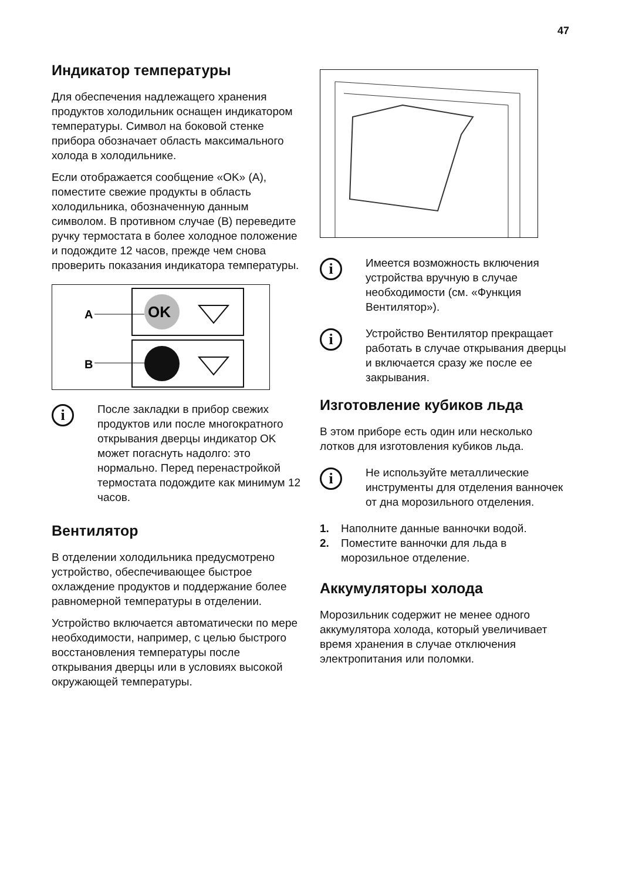47
Индикатор температуры
Для обеспечения надлежащего хранения продуктов холодильник оснащен индикатором температуры. Символ на боковой стенке прибора обозначает область максимального холода в холодильнике.
Если отображается сообщение «OK» (A), поместите свежие продукты в область холодильника, обозначенную данным символом. В противном случае (B) переведите ручку термостата в более холодное положение и подождите 12 часов, прежде чем снова проверить показания индикатора температуры.
A
B
OK
i
После закладки в прибор свежих продуктов или после многократного открывания дверцы индикатор OK может погаснуть надолго: это нормально. Перед перенастройкой термостата подождите как минимум 12 часов.
Вентилятор
В отделении холодильника предусмотрено устройство, обеспечивающее быстрое охлаждение продуктов и поддержание более равномерной температуры в отделении.
Устройство включается автоматически по мере необходимости, например, с целью быстрого восстановления температуры после открывания дверцы или в условиях высокой окружающей температуры.
i
Имеется возможность включения устройства вручную в случае необходимости (см. «Функция Вентилятор»).
i
Устройство Вентилятор прекращает работать в случае открывания дверцы и включается сразу же после ее закрывания.
Изготовление кубиков льда
В этом приборе есть один или несколько лотков для изготовления кубиков льда.
i
Не используйте металлические инструменты для отделения ванночек от дна морозильного отделения.
1. Наполните данные ванночки водой.
2. Поместите ванночки для льда в морозильное отделение.
Аккумуляторы холода
Морозильник содержит не менее одного аккумулятора холода, который увеличивает время хранения в случае отключения электропитания или поломки.